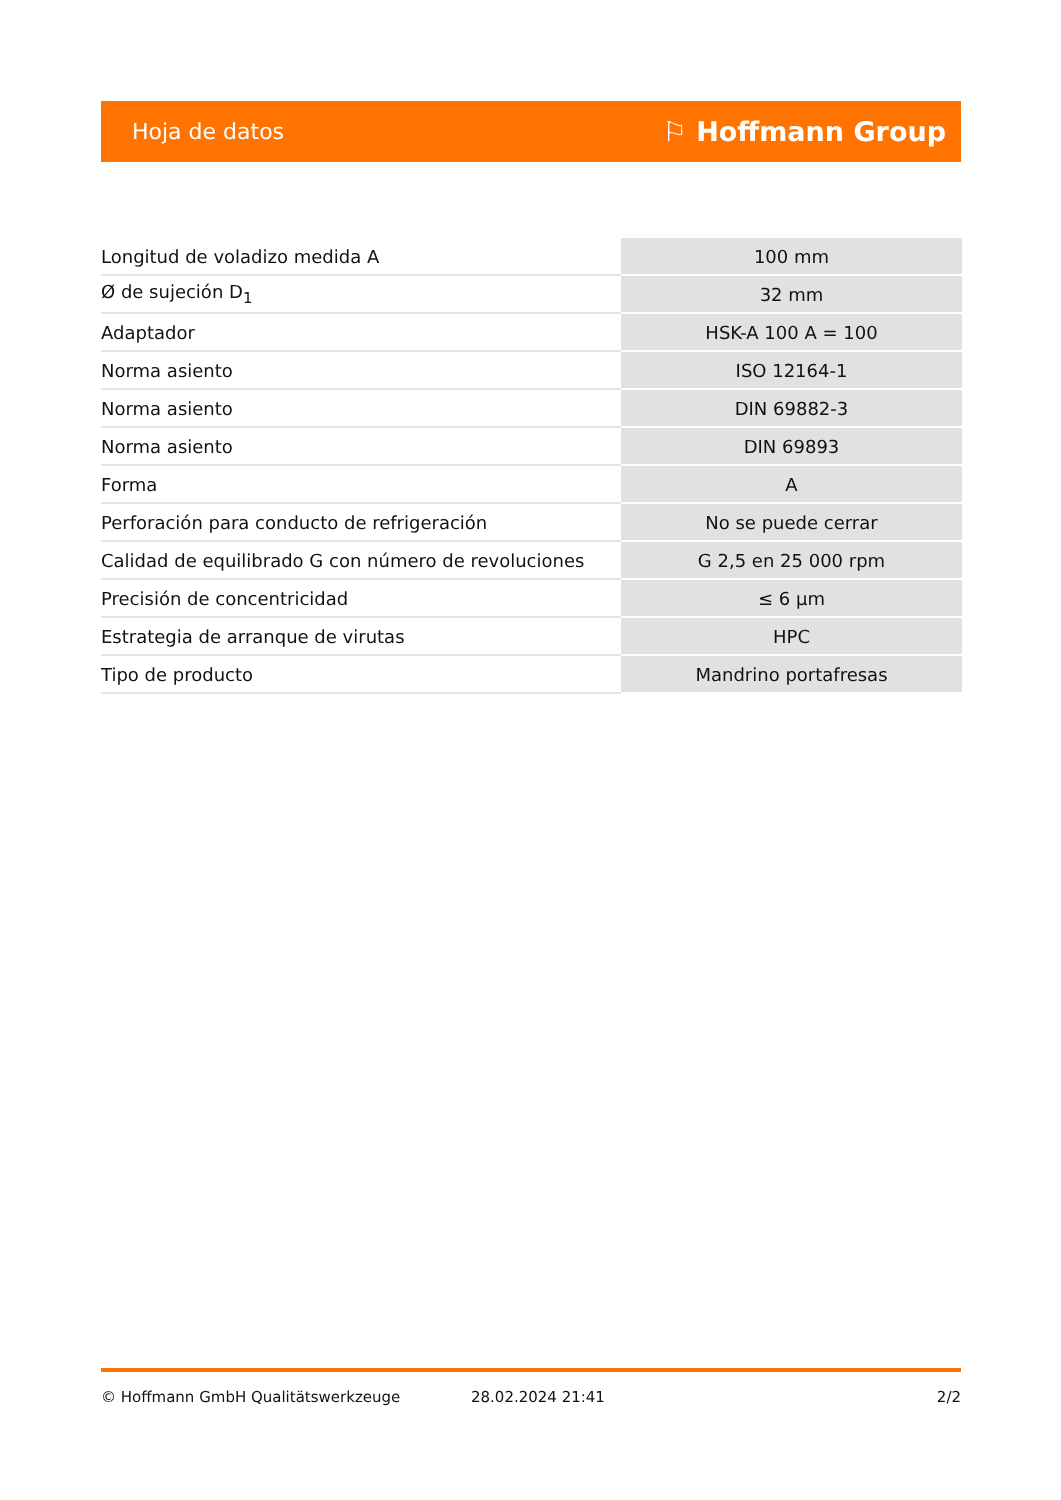Hoja de datos ⚐ Hoffmann Group
| Longitud de voladizo medida A | 100 mm |
| Ø de sujeción D<sub>1</sub> | 32 mm |
| Adaptador | HSK-A 100 A = 100 |
| Norma asiento | ISO 12164-1 |
| Norma asiento | DIN 69882-3 |
| Norma asiento | DIN 69893 |
| Forma | A |
| Perforación para conducto de refrigeración | No se puede cerrar |
| Calidad de equilibrado G con número de revoluciones | G 2,5 en 25 000 rpm |
| Precisión de concentricidad | ≤ 6 µm |
| Estrategia de arranque de virutas | HPC |
| Tipo de producto | Mandrino portafresas |
© Hoffmann GmbH Qualitätswerkzeuge 28.02.2024 21:41 2/2